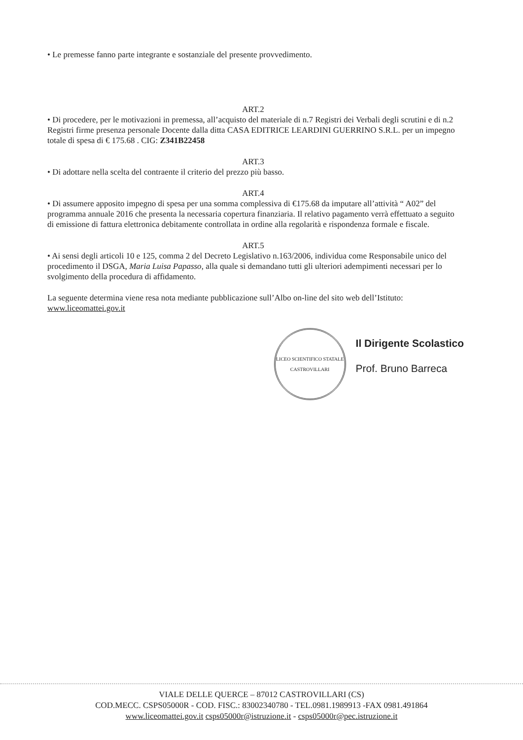• Le premesse fanno parte integrante e sostanziale del presente provvedimento.
ART.2
• Di procedere, per le motivazioni in premessa, all’acquisto del materiale di n.7 Registri dei Verbali degli scrutini e di n.2 Registri firme presenza personale Docente dalla ditta CASA EDITRICE LEARDINI GUERRINO S.R.L. per un impegno totale di spesa di € 175.68 . CIG: Z341B22458
ART.3
• Di adottare nella scelta del contraente il criterio del prezzo più basso.
ART.4
• Di assumere apposito impegno di spesa per una somma complessiva di €175.68 da imputare all’attività “ A02” del programma annuale 2016 che presenta la necessaria copertura finanziaria. Il relativo pagamento verrà effettuato a seguito di emissione di fattura elettronica debitamente controllata in ordine alla regolarità e rispondenza formale e fiscale.
ART.5
• Ai sensi degli articoli 10 e 125, comma 2 del Decreto Legislativo n.163/2006, individua come Responsabile unico del procedimento il DSGA, Maria Luisa Papasso, alla quale si demandano tutti gli ulteriori adempimenti necessari per lo svolgimento della procedura di affidamento.
La seguente determina viene resa nota mediante pubblicazione sull’Albo on-line del sito web dell’Istituto: www.liceomattei.gov.it
LICEO SCIENTIFICO STATALE CASTROVILLARI
Il Dirigente Scolastico
Prof. Bruno Barreca
VIALE DELLE QUERCE – 87012 CASTROVILLARI (CS)
COD.MECC. CSPS05000R - COD. FISC.: 83002340780 - TEL.0981.1989913 -FAX 0981.491864
www.liceomattei.gov.it csps05000r@istruzione.it - csps05000r@pec.istruzione.it